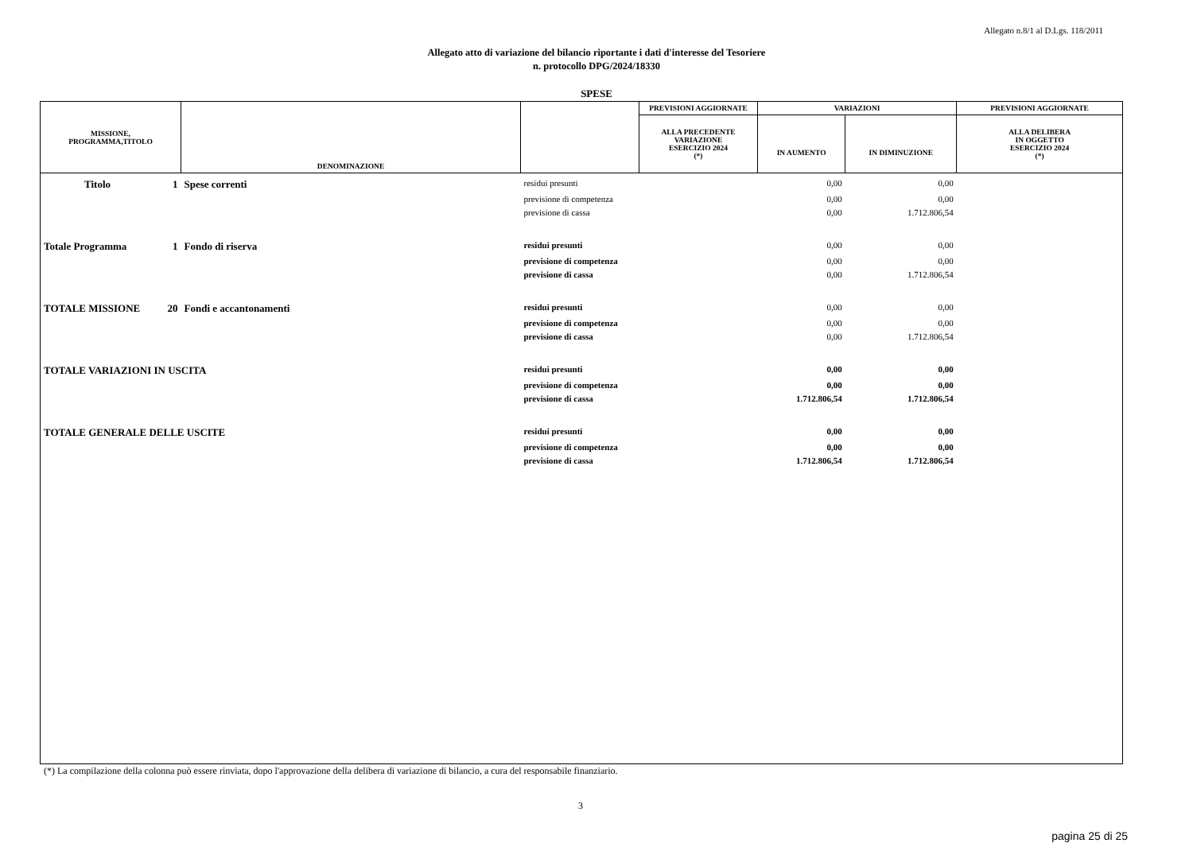Allegato n.8/1 al D.Lgs. 118/2011
Allegato atto di variazione del bilancio riportante i dati d'interesse del Tesoriere
n. protocollo DPG/2024/18330
SPESE
| MISSIONE, PROGRAMMA,TITOLO | DENOMINAZIONE | | PREVISIONI AGGIORNATE | VARIAZIONI | | PREVISIONI AGGIORNATE |
| --- | --- | --- | --- | --- | --- | --- |
| | | | ALLA PRECEDENTE VARIAZIONE ESERCIZIO 2024 (*) | IN AUMENTO | IN DIMINUZIONE | ALLA DELIBERA IN OGGETTO ESERCIZIO 2024 (*) |
| Titolo 1 | Spese correnti | residui presunti | | 0,00 | 0,00 | |
| | | previsione di competenza | | 0,00 | 0,00 | |
| | | previsione di cassa | | 0,00 | 1.712.806,54 | |
| Totale Programma 1 | Fondo di riserva | residui presunti | | 0,00 | 0,00 | |
| | | previsione di competenza | | 0,00 | 0,00 | |
| | | previsione di cassa | | 0,00 | 1.712.806,54 | |
| TOTALE MISSIONE 20 | Fondi e accantonamenti | residui presunti | | 0,00 | 0,00 | |
| | | previsione di competenza | | 0,00 | 0,00 | |
| | | previsione di cassa | | 0,00 | 1.712.806,54 | |
| TOTALE VARIAZIONI IN USCITA | | residui presunti | | 0,00 | 0,00 | |
| | | previsione di competenza | | 0,00 | 0,00 | |
| | | previsione di cassa | | 1.712.806,54 | 1.712.806,54 | |
| TOTALE GENERALE DELLE USCITE | | residui presunti | | 0,00 | 0,00 | |
| | | previsione di competenza | | 0,00 | 0,00 | |
| | | previsione di cassa | | 1.712.806,54 | 1.712.806,54 | |
(*) La compilazione della colonna può essere rinviata, dopo l'approvazione della delibera di variazione di bilancio, a cura del responsabile finanziario.
3
pagina 25 di 25